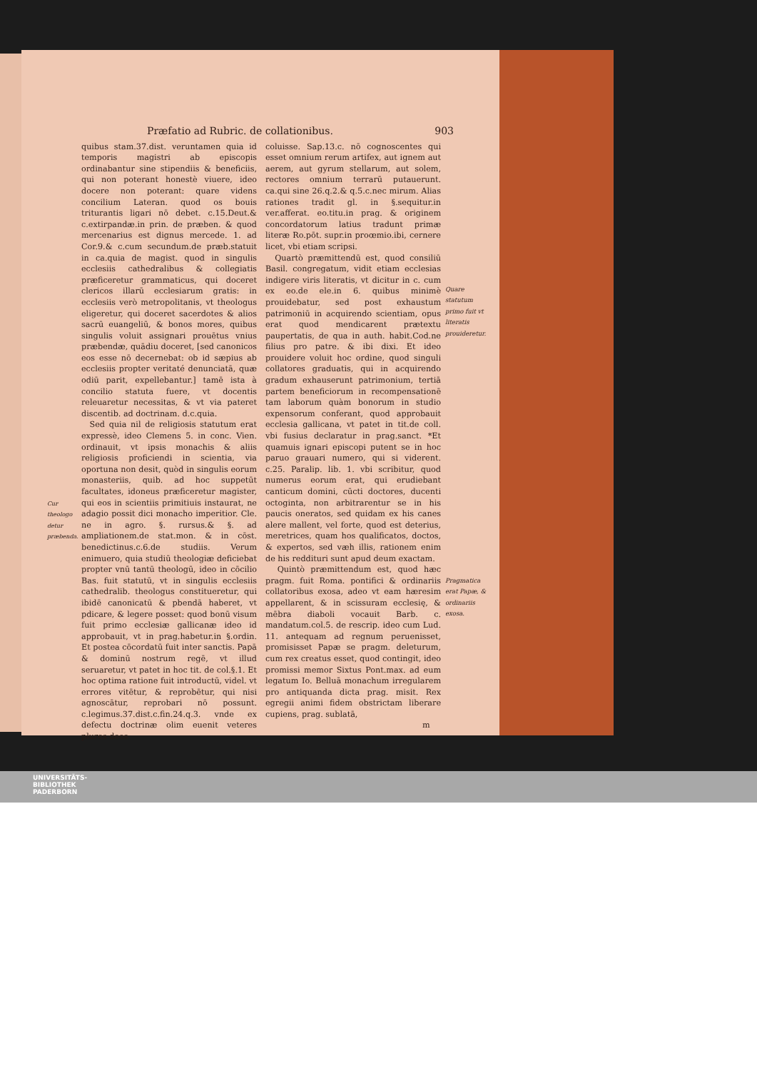Præfatio ad Rubric. de collationibus. 903
Cur theologo detur præbenda.
quibus stam.37.dist. veruntamen quia id temporis magistri ab episcopis ordinabantur sine stipendiis & beneficiis, qui non poterant honestè viuere, ideo docere non poterant: quare videns concilium Lateran. quod os bouis triturantis ligari nō debet. c.15.Deut.& c.extirpandæ.in prin. de præben. & quod mercenarius est dignus mercede. 1. ad Cor.9.& c.cum secundum.de præb.statuit in ca.quia de magist. quod in singulis ecclesiis cathedralibus & collegiatis præficeretur grammaticus, qui doceret clericos illarū ecclesiarum gratis: in ecclesiis verò metropolitanis, vt theologus eligeretur, qui doceret sacerdotes & alios sacrū euangeliū, & bonos mores, quibus singulis voluit assignari prouētus vnius præbendæ, quādiu doceret, [sed canonicos eos esse nō decernebat: ob id sæpius ab ecclesiis propter veritaté denunciatā, quæ odiū parit, expellebantur.] tamē ista à concilio statuta fuere, vt docentis releuaretur necessitas, & vt via pateret discentib. ad doctrinam. d.c.quia.
Sed quia nil de religiosis statutum erat expressè, ideo Clemens 5. in conc. Vien. ordinauit, vt ipsis monachis & aliis religiosis proficiendi in scientia, via oportuna non desit, quòd in singulis eorum monasteriis, quib. ad hoc suppetūt facultates, idoneus præficeretur magister, qui eos in scientiis primitiuis instaurat, ne adagio possit dici monacho imperitior. Cle. ne in agro. §. rursus.& §. ad ampliationem.de stat.mon. & in cōst. benedictinus.c.6.de studiis. Verum enimuero, quia studiū theologiæ deficiebat propter vnū tantū theologū, ideo in cōcilio Bas. fuit statutū, vt in singulis ecclesiis cathedralib. theologus constitueretur, qui ibidē canonicatū & pbendā haberet, vt pdicare, & legere posset: quod bonū visum fuit primo ecclesiæ gallicanæ ideo id approbauit, vt in prag.habetur.in §.ordin. Et postea cōcordatū fuit inter sanctis. Papā & dominū nostrum regē, vt illud seruaretur, vt patet in hoc tit. de col.§.1. Et hoc optima ratione fuit introductū, videl. vt errores vitētur, & reprobētur, qui nisi agnoscātur, reprobari nō possunt. c.legimus.37.dist.c.fin.24.q.3. vnde ex defectu doctrinæ olim euenit veteres plures deos
coluisse. Sap.13.c. nō cognoscentes qui esset omnium rerum artifex, aut ignem aut aerem, aut gyrum stellarum, aut solem, rectores omnium terrarū putauerunt. ca.qui sine 26.q.2.& q.5.c.nec mirum. Alias rationes tradit gl. in §.sequitur.in ver.afferat. eo.titu.in prag. & originem concordatorum latius tradunt primæ literæ Ro.pōt. supr.in proœmio.ibi, cernere licet, vbi etiam scripsi.
Quartò præmittendū est, quod consiliū Basil. congregatum, vidit etiam ecclesias indigere viris literatis, vt dicitur in c. cum ex eo.de ele.in 6. quibus minimè prouidebatur, sed post exhaustum patrimoniū in acquirendo scientiam, opus erat quod mendicarent prætextu paupertatis, de qua in auth. habit.Cod.ne filius pro patre. & ibi dixi. Et ideo prouidere voluit hoc ordine, quod singuli collatores graduatis, qui in acquirendo gradum exhauserunt patrimonium, tertiā partem beneficiorum in recompensationē tam laborum quàm bonorum in studio expensorum conferant, quod approbauit ecclesia gallicana, vt patet in tit.de coll. vbi fusius declaratur in prag.sanct. *Et quamuis ignari episcopi putent se in hoc paruo grauari numero, qui si viderent. c.25. Paralip. lib. 1. vbi scribitur, quod numerus eorum erat, qui erudiebant canticum domini, cūcti doctores, ducenti octoginta, non arbitrarentur se in his paucis oneratos, sed quidam ex his canes alere mallent, vel forte, quod est deterius, meretrices, quam hos qualificatos, doctos, & expertos, sed væh illis, rationem enim de his reddituri sunt apud deum exactam.
Quintò præmittendum est, quod hæc pragm. fuit Roma. pontifici & ordinariis collatoribus exosa, adeo vt eam hæresim appellarent, & in scissuram ecclesię, & mēbra diaboli vocauit Barb. c. mandatum.col.5. de rescrip. ideo cum Lud. 11. antequam ad regnum peruenisset, promisisset Papæ se pragm. deleturum, cum rex creatus esset, quod contingit, ideo promissi memor Sixtus Pont.max. ad eum legatum Io. Belluā monachum irregularem pro antiquanda dicta prag. misit. Rex egregii animi fidem obstrictam liberare cupiens, prag. sublatā,
m
Quare statutum primo fuit vt literatis prouideretur.
Pragmatica erat Papæ, & ordinariis exosa.
UNIVERSITÄTS-
BIBLIOTHEK
PADERBORN